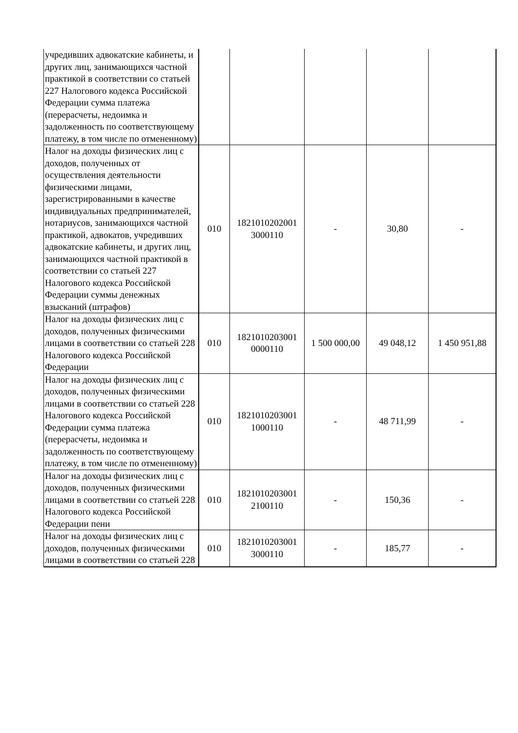| учредивших адвокатские кабинеты, и других лиц, занимающихся частной практикой в соответствии со статьей 227 Налогового кодекса Российской Федерации сумма платежа (перерасчеты, недоимка и задолженность по соответствующему платежу, в том числе по отмененному) | | | | | |
| Налог на доходы физических лиц с доходов, полученных от осуществления деятельности физическими лицами, зарегистрированными в качестве индивидуальных предпринимателей, нотариусов, занимающихся частной практикой, адвокатов, учредивших адвокатские кабинеты, и других лиц, занимающихся частной практикой в соответствии со статьей 227 Налогового кодекса Российской Федерации суммы денежных взысканий (штрафов) | 010 | 1821010202001 3000110 | - | 30,80 | - |
| Налог на доходы физических лиц с доходов, полученных физическими лицами в соответствии со статьей 228 Налогового кодекса Российской Федерации | 010 | 1821010203001 0000110 | 1 500 000,00 | 49 048,12 | 1 450 951,88 |
| Налог на доходы физических лиц с доходов, полученных физическими лицами в соответствии со статьей 228 Налогового кодекса Российской Федерации сумма платежа (перерасчеты, недоимка и задолженность по соответствующему платежу, в том числе по отмененному) | 010 | 1821010203001 1000110 | - | 48 711,99 | - |
| Налог на доходы физических лиц с доходов, полученных физическими лицами в соответствии со статьей 228 Налогового кодекса Российской Федерации пени | 010 | 1821010203001 2100110 | - | 150,36 | - |
| Налог на доходы физических лиц с доходов, полученных физическими лицами в соответствии со статьей 228 | 010 | 1821010203001 3000110 | - | 185,77 | - |